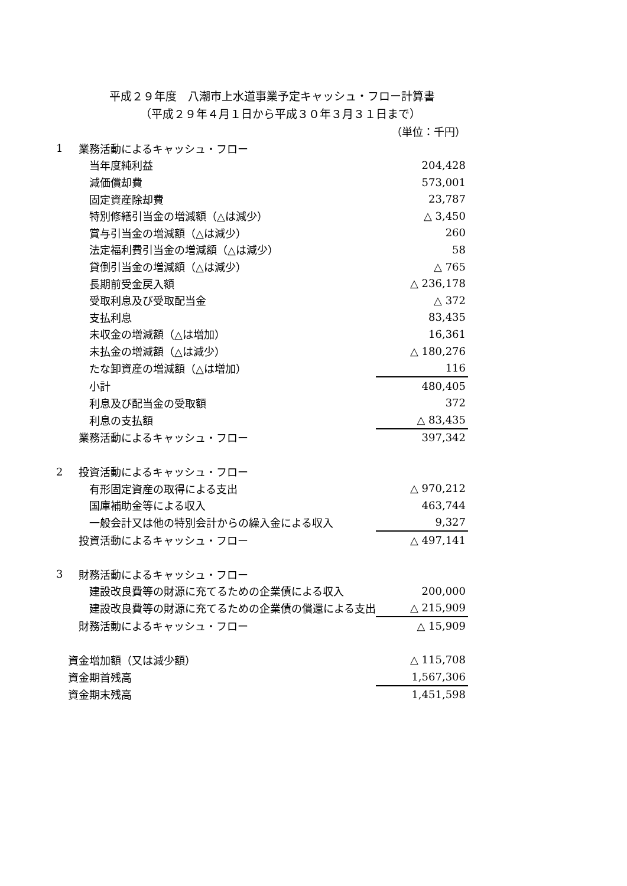平成２９年度　八潮市上水道事業予定キャッシュ・フロー計算書
（平成２９年４月１日から平成３０年３月３１日まで）
| | | （単位：千円） |
| 1 | 業務活動によるキャッシュ・フロー | |
| | 当年度純利益 | 204,428 |
| | 減価償却費 | 573,001 |
| | 固定資産除却費 | 23,787 |
| | 特別修繕引当金の増減額（△は減少） | △ 3,450 |
| | 賞与引当金の増減額（△は減少） | 260 |
| | 法定福利費引当金の増減額（△は減少） | 58 |
| | 貸倒引当金の増減額（△は減少） | △ 765 |
| | 長期前受金戻入額 | △ 236,178 |
| | 受取利息及び受取配当金 | △ 372 |
| | 支払利息 | 83,435 |
| | 未収金の増減額（△は増加） | 16,361 |
| | 未払金の増減額（△は減少） | △ 180,276 |
| | たな卸資産の増減額（△は増加） | 116 |
| | 小計 | 480,405 |
| | 利息及び配当金の受取額 | 372 |
| | 利息の支払額 | △ 83,435 |
| | 業務活動によるキャッシュ・フロー | 397,342 |
| 2 | 投資活動によるキャッシュ・フロー | |
| | 有形固定資産の取得による支出 | △ 970,212 |
| | 国庫補助金等による収入 | 463,744 |
| | 一般会計又は他の特別会計からの繰入金による収入 | 9,327 |
| | 投資活動によるキャッシュ・フロー | △ 497,141 |
| 3 | 財務活動によるキャッシュ・フロー | |
| | 建設改良費等の財源に充てるための企業債による収入 | 200,000 |
| | 建設改良費等の財源に充てるための企業債の償還による支出 | △ 215,909 |
| | 財務活動によるキャッシュ・フロー | △ 15,909 |
| 資金増加額（又は減少額） | | △ 115,708 |
| 資金期首残高 | | 1,567,306 |
| 資金期末残高 | | 1,451,598 |